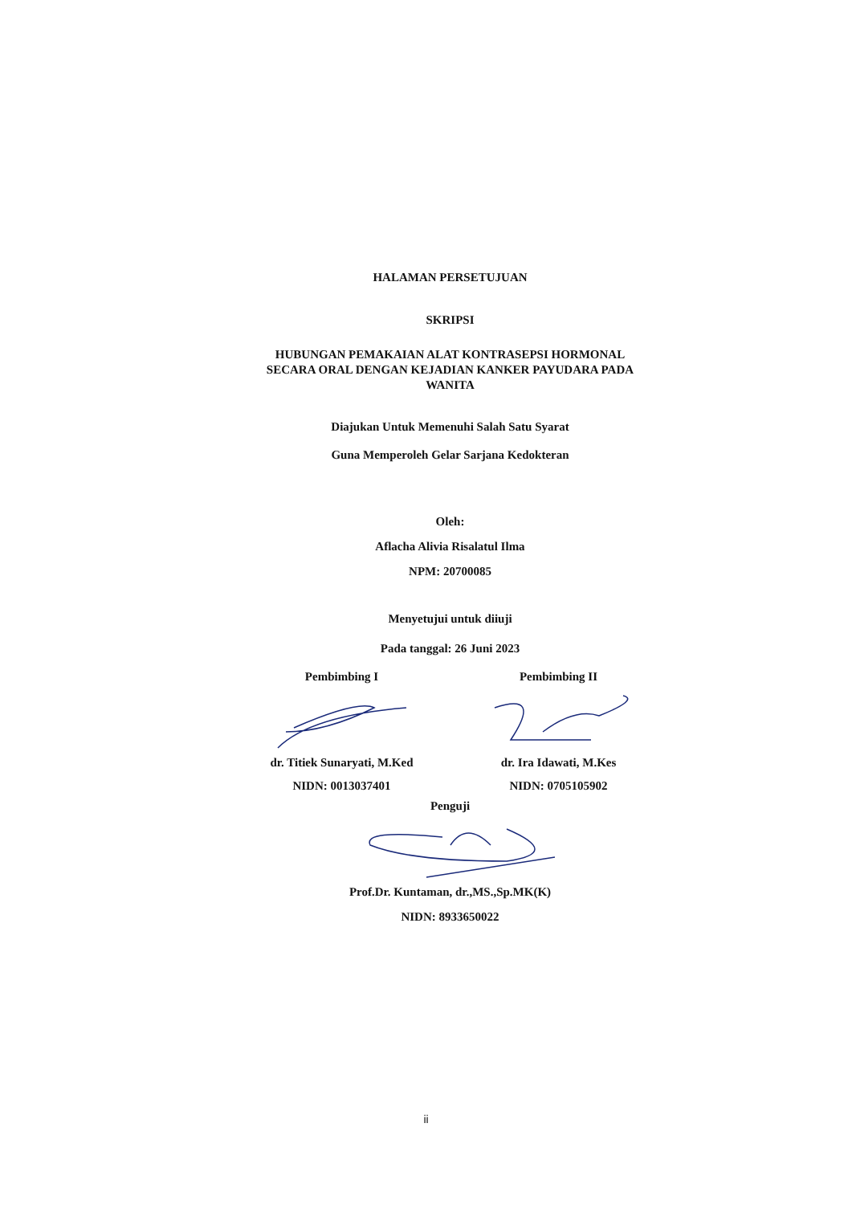HALAMAN PERSETUJUAN
SKRIPSI
HUBUNGAN PEMAKAIAN ALAT KONTRASEPSI HORMONAL
SECARA ORAL DENGAN KEJADIAN KANKER PAYUDARA PADA
WANITA
Diajukan Untuk Memenuhi Salah Satu Syarat
Guna Memperoleh Gelar Sarjana Kedokteran
Oleh:
Aflacha Alivia Risalatul Ilma
NPM: 20700085
Menyetujui untuk diiuji
Pada tanggal: 26 Juni 2023
Pembimbing I
dr. Titiek Sunaryati, M.Ked
NIDN: 0013037401
Pembimbing II
dr. Ira Idawati, M.Kes
NIDN: 0705105902
Penguji
Prof.Dr. Kuntaman, dr.,MS.,Sp.MK(K)
NIDN: 8933650022
ii